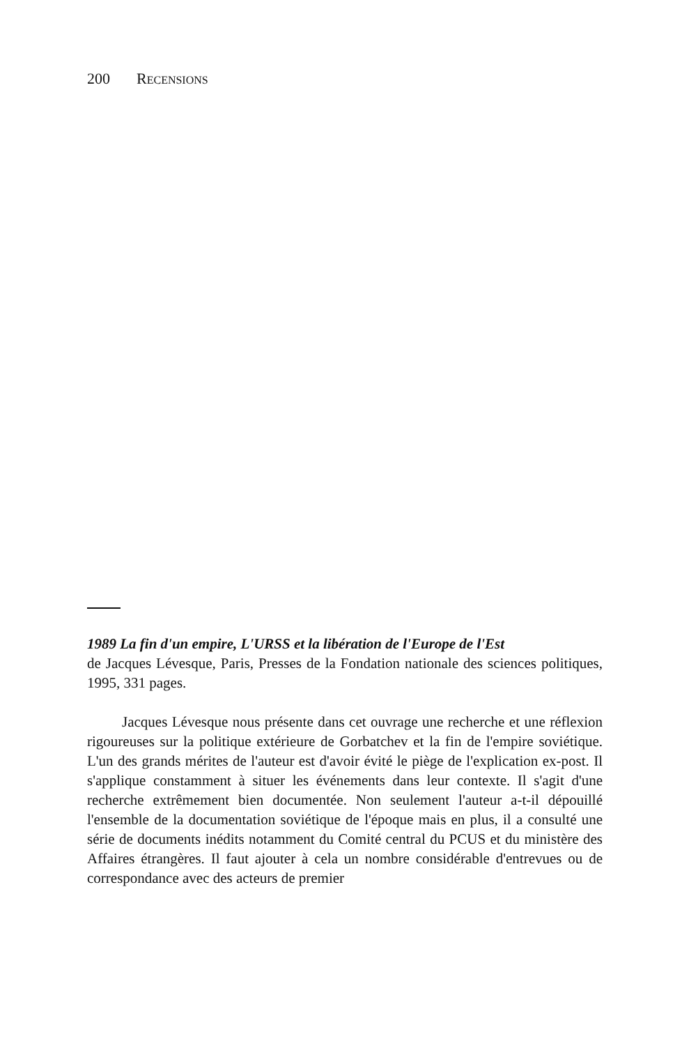200 RECENSIONS
1989 La fin d'un empire, L'URSS et la libération de l'Europe de l'Est
de Jacques Lévesque, Paris, Presses de la Fondation nationale des sciences politiques, 1995, 331 pages.
Jacques Lévesque nous présente dans cet ouvrage une recherche et une réflexion rigoureuses sur la politique extérieure de Gorbatchev et la fin de l'empire soviétique. L'un des grands mérites de l'auteur est d'avoir évité le piège de l'explication ex-post. Il s'applique constamment à situer les événements dans leur contexte. Il s'agit d'une recherche extrêmement bien documentée. Non seulement l'auteur a-t-il dépouillé l'ensemble de la documentation soviétique de l'époque mais en plus, il a consulté une série de documents inédits notamment du Comité central du PCUS et du ministère des Affaires étrangères. Il faut ajouter à cela un nombre considérable d'entrevues ou de correspondance avec des acteurs de premier